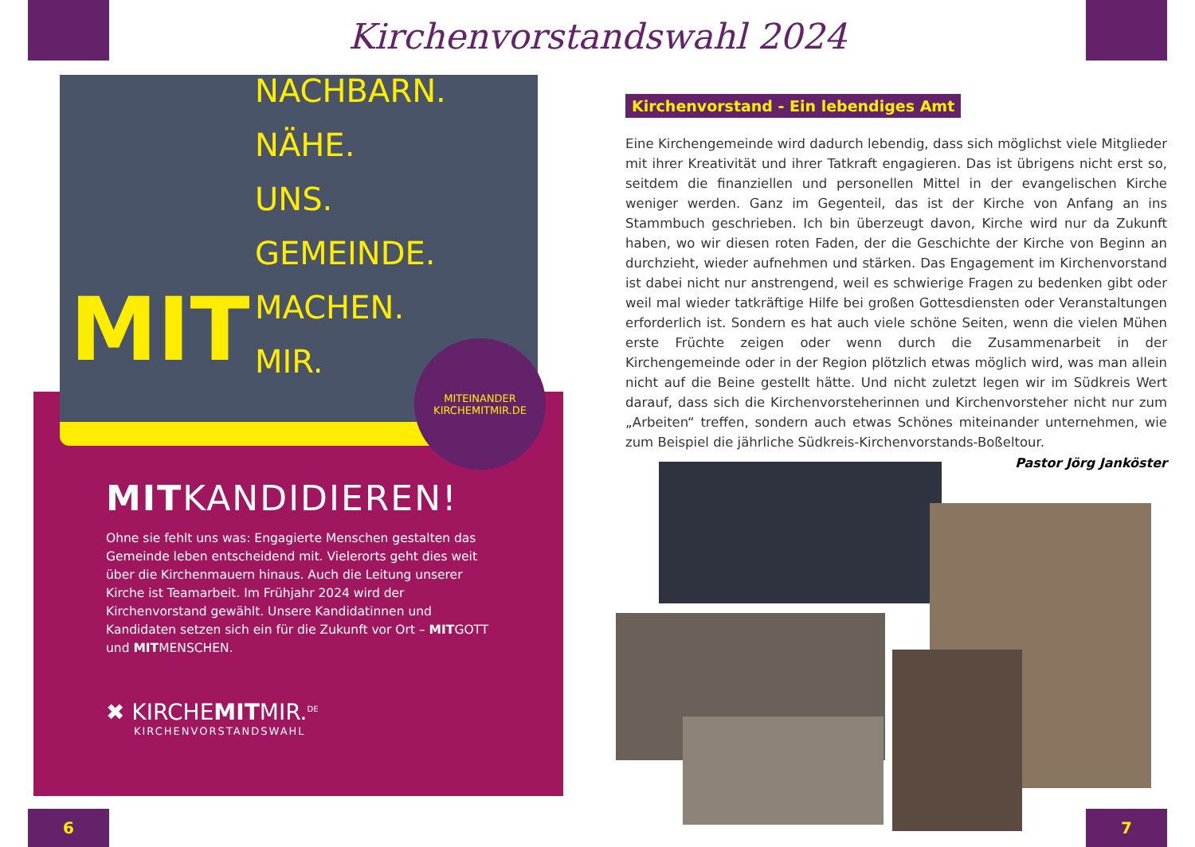Kirchenvorstandswahl 2024
NACHBARN.
NÄHE.
UNS.
GEMEINDE.
MACHEN.
MIR.
MIT
MITEINANDER
KIRCHEMITMIR.DE
MITKANDIDIEREN!
Ohne sie fehlt uns was: Engagierte Menschen gestalten das Gemeinde leben entscheidend mit. Vielerorts geht dies weit über die Kirchenmauern hinaus. Auch die Leitung unserer Kirche ist Teamarbeit. Im Frühjahr 2024 wird der Kirchenvorstand gewählt. Unsere Kandidatinnen und Kandidaten setzen sich ein für die Zukunft vor Ort – MITGOTT und MITMENSCHEN.
✖ KIRCHEMITMIR.<sup>DE</sup>
KIRCHENVORSTANDSWAHL
Kirchenvorstand - Ein lebendiges Amt
Eine Kirchengemeinde wird dadurch lebendig, dass sich möglichst viele Mitglieder mit ihrer Kreativität und ihrer Tatkraft engagieren. Das ist übrigens nicht erst so, seitdem die finanziellen und personellen Mittel in der evangelischen Kirche weniger werden. Ganz im Gegenteil, das ist der Kirche von Anfang an ins Stammbuch geschrieben. Ich bin überzeugt davon, Kirche wird nur da Zukunft haben, wo wir diesen roten Faden, der die Geschichte der Kirche von Beginn an durchzieht, wieder aufnehmen und stärken. Das Engagement im Kirchenvorstand ist dabei nicht nur anstrengend, weil es schwierige Fragen zu bedenken gibt oder weil mal wieder tatkräftige Hilfe bei großen Gottesdiensten oder Veranstaltungen erforderlich ist. Sondern es hat auch viele schöne Seiten, wenn die vielen Mühen erste Früchte zeigen oder wenn durch die Zusammenarbeit in der Kirchengemeinde oder in der Region plötzlich etwas möglich wird, was man allein nicht auf die Beine gestellt hätte. Und nicht zuletzt legen wir im Südkreis Wert darauf, dass sich die Kirchenvorsteherinnen und Kirchenvorsteher nicht nur zum „Arbeiten“ treffen, sondern auch etwas Schönes miteinander unternehmen, wie zum Beispiel die jährliche Südkreis-Kirchenvorstands-Boßeltour.
Pastor Jörg Janköster
6 7